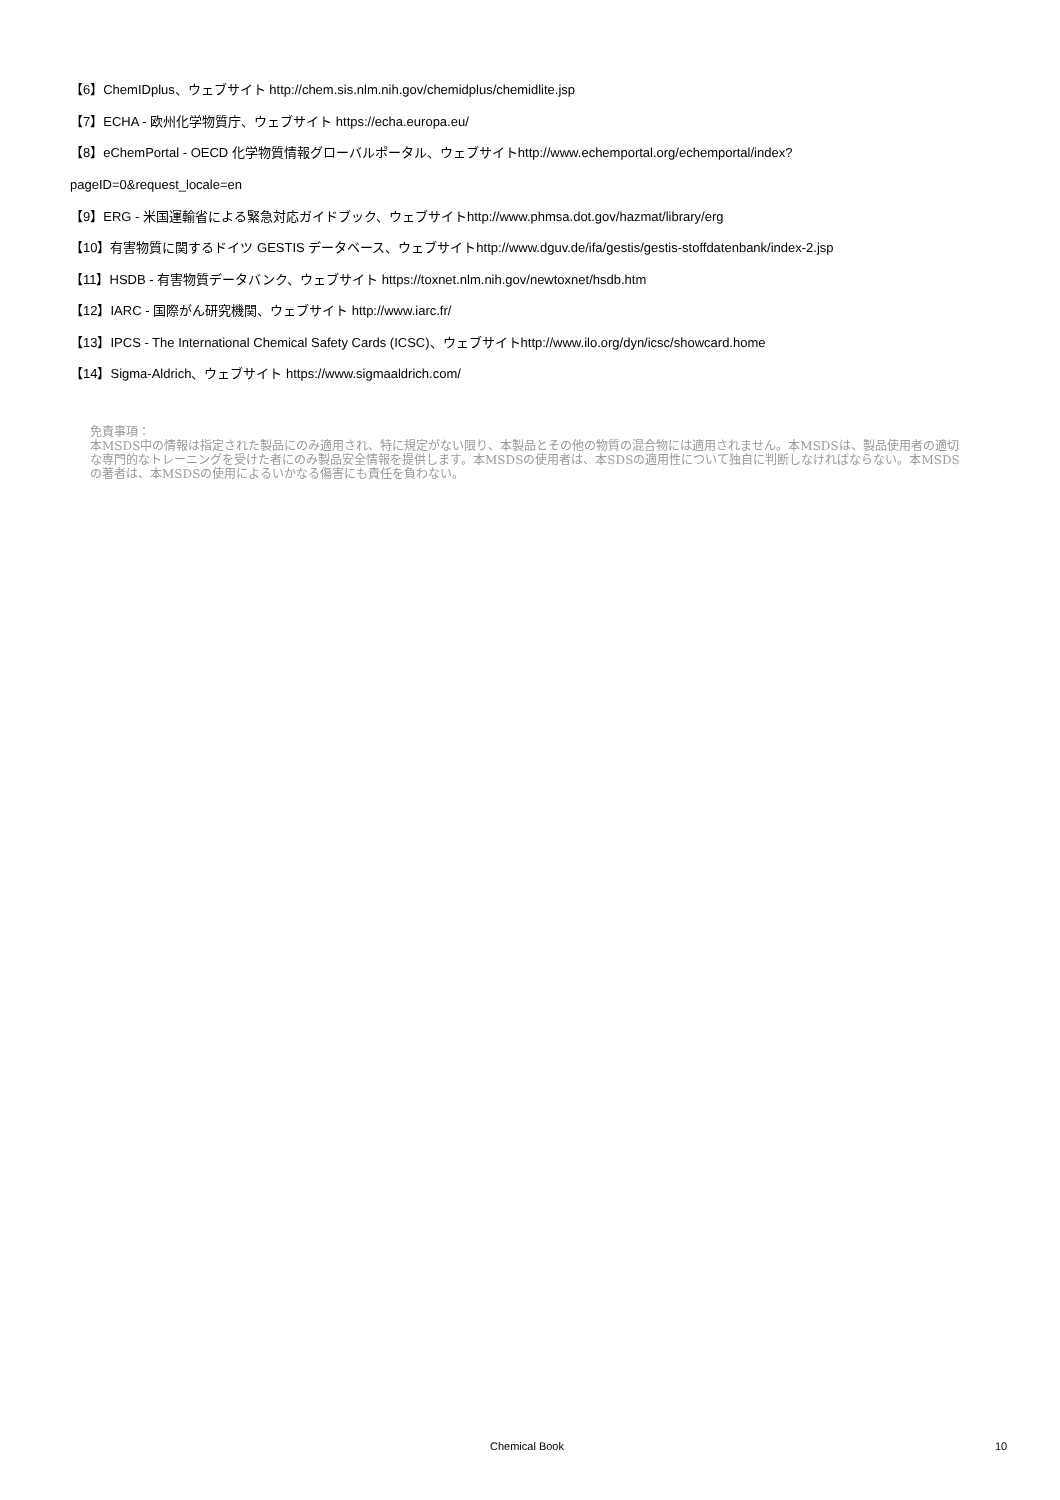【6】ChemIDplus、ウェブサイト http://chem.sis.nlm.nih.gov/chemidplus/chemidlite.jsp
【7】ECHA - 欧州化学物質庁、ウェブサイト https://echa.europa.eu/
【8】eChemPortal - OECD 化学物質情報グローバルポータル、ウェブサイトhttp://www.echemportal.org/echemportal/index?
pageID=0&request_locale=en
【9】ERG - 米国運輸省による緊急対応ガイドブック、ウェブサイトhttp://www.phmsa.dot.gov/hazmat/library/erg
【10】有害物質に関するドイツ GESTIS データベース、ウェブサイトhttp://www.dguv.de/ifa/gestis/gestis-stoffdatenbank/index-2.jsp
【11】HSDB - 有害物質データバンク、ウェブサイト https://toxnet.nlm.nih.gov/newtoxnet/hsdb.htm
【12】IARC - 国際がん研究機関、ウェブサイト http://www.iarc.fr/
【13】IPCS - The International Chemical Safety Cards (ICSC)、ウェブサイトhttp://www.ilo.org/dyn/icsc/showcard.home
【14】Sigma-Aldrich、ウェブサイト https://www.sigmaaldrich.com/
免責事項：
本MSDS中の情報は指定された製品にのみ適用され、特に規定がない限り、本製品とその他の物質の混合物には適用されません。本MSDSは、製品使用者の適切な専門的なトレーニングを受けた者にのみ製品安全情報を提供します。本MSDSの使用者は、本SDSの適用性について独自に判断しなければならない。本MSDSの著者は、本MSDSの使用によるいかなる傷害にも責任を負わない。
Chemical Book 10